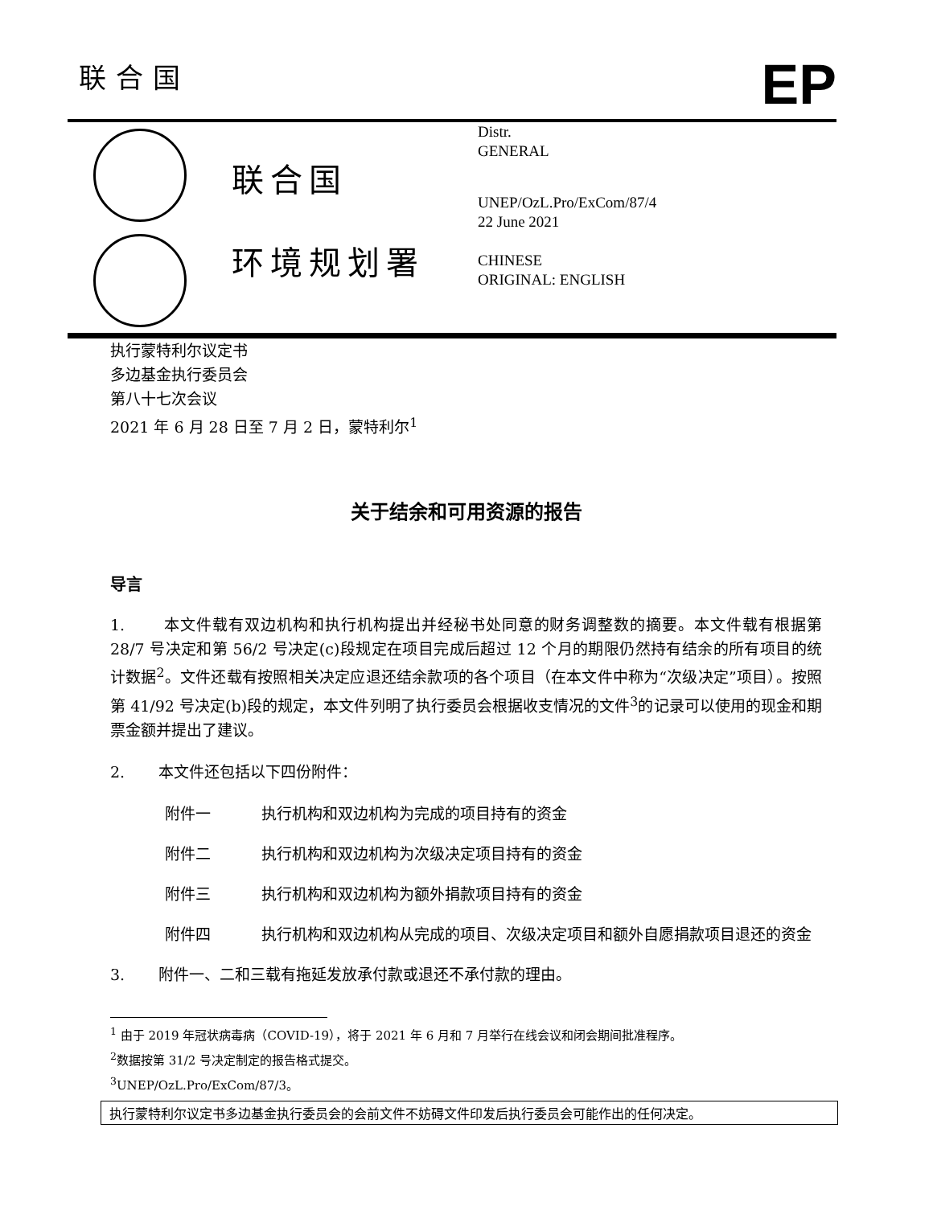联合国
EP
联合国
环境规划署
Distr.
GENERAL
UNEP/OzL.Pro/ExCom/87/4
22 June 2021
CHINESE
ORIGINAL: ENGLISH
执行蒙特利尔议定书
多边基金执行委员会
第八十七次会议
2021 年 6 月 28 日至 7 月 2 日，蒙特利尔<sup>1</sup>
关于结余和可用资源的报告
导言
1. 本文件载有双边机构和执行机构提出并经秘书处同意的财务调整数的摘要。本文件载有根据第 28/7 号决定和第 56/2 号决定(c)段规定在项目完成后超过 12 个月的期限仍然持有结余的所有项目的统计数据<sup>2</sup>。文件还载有按照相关决定应退还结余款项的各个项目（在本文件中称为“次级决定”项目）。按照第 41/92 号决定(b)段的规定，本文件列明了执行委员会根据收支情况的文件<sup>3</sup>的记录可以使用的现金和期票金额并提出了建议。
2. 本文件还包括以下四份附件：
附件一 执行机构和双边机构为完成的项目持有的资金
附件二 执行机构和双边机构为次级决定项目持有的资金
附件三 执行机构和双边机构为额外捐款项目持有的资金
附件四 执行机构和双边机构从完成的项目、次级决定项目和额外自愿捐款项目退还的资金
3. 附件一、二和三载有拖延发放承付款或退还不承付款的理由。
<sup>1</sup> 由于 2019 年冠状病毒病（COVID-19），将于 2021 年 6 月和 7 月举行在线会议和闭会期间批准程序。
<sup>2</sup> 数据按第 31/2 号决定制定的报告格式提交。
<sup>3</sup> UNEP/OzL.Pro/ExCom/87/3。
执行蒙特利尔议定书多边基金执行委员会的会前文件不妨碍文件印发后执行委员会可能作出的任何决定。